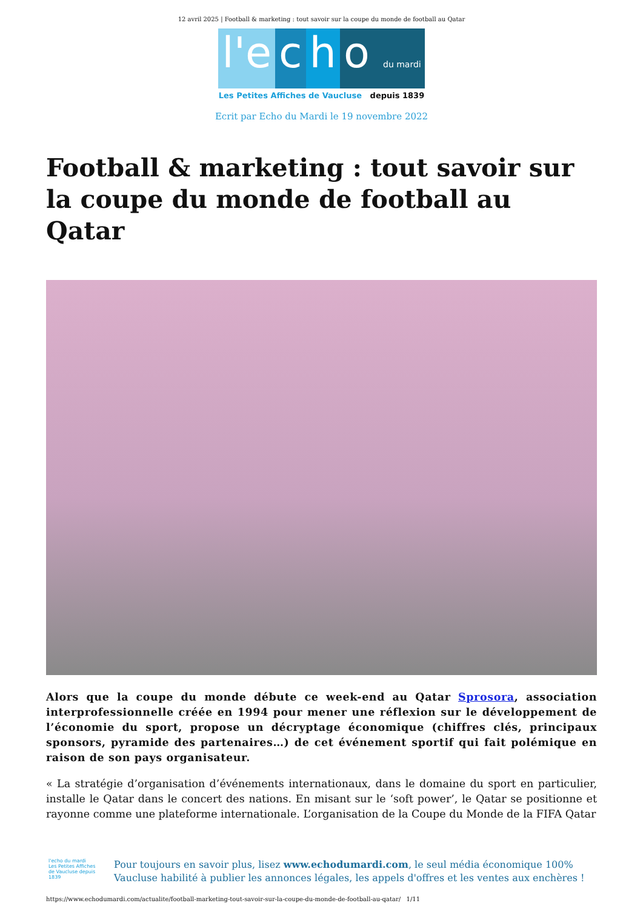12 avril 2025 | Football & marketing : tout savoir sur la coupe du monde de football au Qatar
l'e c h o du mardi
Les Petites Affiches de Vaucluse depuis 1839
Ecrit par Echo du Mardi le 19 novembre 2022
Football & marketing : tout savoir sur la coupe du monde de football au Qatar
Alors que la coupe du monde débute ce week-end au Qatar Sprosora, association interprofessionnelle créée en 1994 pour mener une réflexion sur le développement de l’économie du sport, propose un décryptage économique (chiffres clés, principaux sponsors, pyramide des partenaires…) de cet événement sportif qui fait polémique en raison de son pays organisateur.
« La stratégie d’organisation d’événements internationaux, dans le domaine du sport en particulier, installe le Qatar dans le concert des nations. En misant sur le ‘soft power’, le Qatar se positionne et rayonne comme une plateforme internationale. L’organisation de la Coupe du Monde de la FIFA Qatar
l'echo du mardi
Les Petites Affiches de Vaucluse depuis 1839
Pour toujours en savoir plus, lisez www.echodumardi.com, le seul média économique 100% Vaucluse habilité à publier les annonces légales, les appels d'offres et les ventes aux enchères !
https://www.echodumardi.com/actualite/football-marketing-tout-savoir-sur-la-coupe-du-monde-de-football-au-qatar/ 1/11